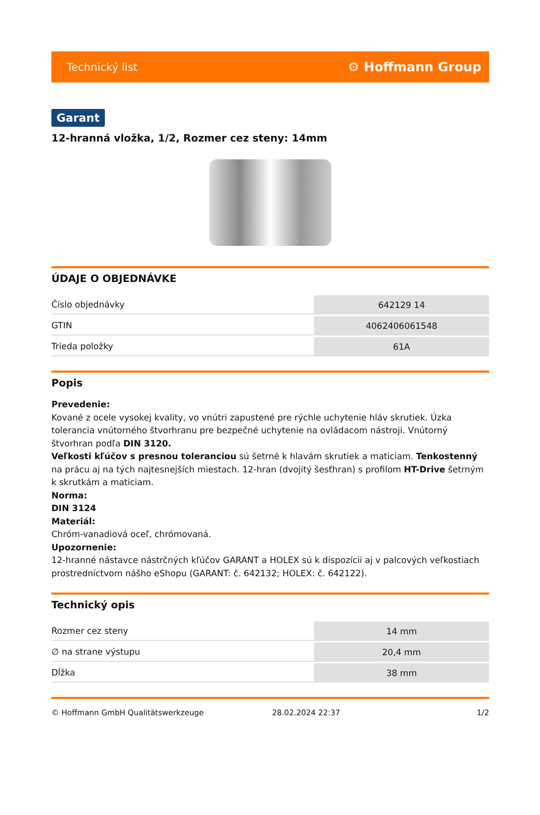Technický list ⚙ Hoffmann Group
Garant
12-hranná vložka, 1/2, Rozmer cez steny: 14mm
ÚDAJE O OBJEDNÁVKE
| Číslo objednávky | 642129 14 |
| GTIN | 4062406061548 |
| Trieda položky | 61A |
Popis
Prevedenie:
Kované z ocele vysokej kvality, vo vnútri zapustené pre rýchle uchytenie hláv skrutiek. Úzka tolerancia vnútorného štvorhranu pre bezpečné uchytenie na ovládacom nástroji. Vnútorný štvorhran podľa DIN 3120.
Veľkosti kľúčov s presnou toleranciou sú šetrné k hlavám skrutiek a maticiam. Tenkostenný na prácu aj na tých najtesnejších miestach. 12-hran (dvojitý šesťhran) s profilom HT-Drive šetrným k skrutkám a maticiam.
Norma:
DIN 3124
Materiál:
Chróm-vanadiová oceľ, chrómovaná.
Upozornenie:
12-hranné nástavce nástrčných kľúčov GARANT a HOLEX sú k dispozícii aj v palcových veľkostiach prostredníctvom nášho eShopu (GARANT: č. 642132; HOLEX: č. 642122).
Technický opis
| Rozmer cez steny | 14 mm |
| ∅ na strane výstupu | 20,4 mm |
| Dĺžka | 38 mm |
© Hoffmann GmbH Qualitätswerkzeuge 28.02.2024 22:37 1/2